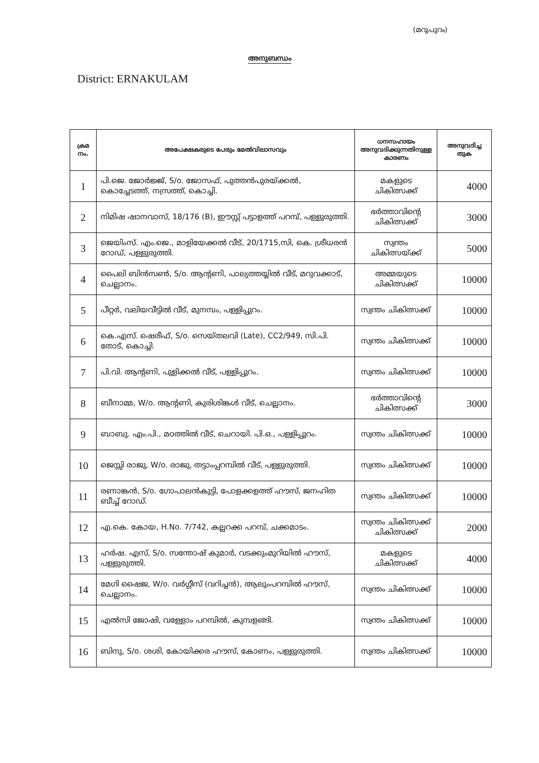(മറുപുറം)
അനുബന്ധം
District: ERNAKULAM
| ക്രമ നം. | അപേക്ഷകരുടെ പേരും മേൽവിലാസവും | ധനസഹായം അനുവദിക്കുന്നതിനുള്ള കാരണം | അനുവദിച്ച തുക |
| --- | --- | --- | --- |
| 1 | പി.ജെ. ജോർജ്ജ്, S/o. ജോസഫ്, പുത്തൻപുരയ്ക്കൽ, കൊച്ചേടത്ത്, നസ്രത്ത്, കൊച്ചി. | മകളുടെ ചികിത്സക്ക് | 4000 |
| 2 | നിമിഷ ഷാനവാസ്, 18/176 (B), ഈസ്റ്റ് പട്ടാളത്ത് പറമ്പ്, പള്ളുരുത്തി. | ഭർത്താവിന്റെ ചികിത്സക്ക് | 3000 |
| 3 | ജെയിംസ്. എം.ജെ., മാളിയേക്കൽ വീട്, 20/1715,സി, കെ. ശ്രീധരൻ റോഡ്, പള്ളുരുത്തി. | സ്വന്തം ചികിത്സയ്ക്ക് | 5000 |
| 4 | പൈലി ബിൻസൺ, S/o. ആന്റണി, പാല്യത്തയ്യിൽ വീട്, മറുവക്കാട്, ചെല്ലാനം. | അമ്മയുടെ ചികിത്സക്ക് | 10000 |
| 5 | പീറ്റർ, വലിയവീട്ടിൽ വീട്, മുനമ്പം, പള്ളിപ്പുറം. | സ്വന്തം ചികിത്സക്ക് | 10000 |
| 6 | കെ.എസ്. ഷെരീഫ്, S/o. സെയ്തലവി (Late), CC2/949, സി.പി. തോട്, കൊച്ചി. | സ്വന്തം ചികിത്സക്ക് | 10000 |
| 7 | പി.വി. ആന്റണി, പുളിക്കൽ വീട്, പള്ളിപ്പുറം. | സ്വന്തം ചികിത്സക്ക് | 10000 |
| 8 | ബീനാമ്മ, W/o. ആന്റണി, കുരിശിങ്കൾ വീട്, ചെല്ലാനം. | ഭർത്താവിന്റെ ചികിത്സക്ക് | 3000 |
| 9 | ബാബു. എം.പി., മഠത്തിൽ വീട്, ചെറായി. പി.ഒ., പള്ളിപ്പുറം. | സ്വന്തം ചികിത്സക്ക് | 10000 |
| 10 | ജെസ്സി രാജു, W/o. രാജു, തട്ടാംപ്പറമ്പിൽ വീട്, പള്ളുരുത്തി. | സ്വന്തം ചികിത്സക്ക് | 10000 |
| 11 | രണാങ്കൻ, S/o. ഗോപാലൻകുട്ടി, പോളക്കളത്ത് ഹൗസ്, ജനഹിത ബീച്ച് റോഡ്. | സ്വന്തം ചികിത്സക്ക് | 10000 |
| 12 | എ.കെ. കോയ, H.No. 7/742, കല്ലറക്ക പറമ്പ്, ചക്കമാടം. | സ്വന്തം ചികിത്സക്ക് ചികിത്സക്ക് | 2000 |
| 13 | ഹർഷ. എസ്, S/o. സന്തോഷ് കുമാർ, വടക്കുംമുറിയിൽ ഹൗസ്, പള്ളുരുത്തി. | മകളുടെ ചികിത്സക്ക് | 4000 |
| 14 | മേഗി ഷൈജ, W/o. വർഗ്ഗീസ് (വറിച്ചൻ), ആലുംപറമ്പിൽ ഹൗസ്, ചെല്ലാനം. | സ്വന്തം ചികിത്സക്ക് | 10000 |
| 15 | എൽസി ജോഷി, വള്ളോം പറമ്പിൽ, കുമ്പളങ്ങി. | സ്വന്തം ചികിത്സക്ക് | 10000 |
| 16 | ബിനു, S/o. ശശി, കോയിക്കര ഹൗസ്, കോണം, പള്ളുരുത്തി. | സ്വന്തം ചികിത്സക്ക് | 10000 |